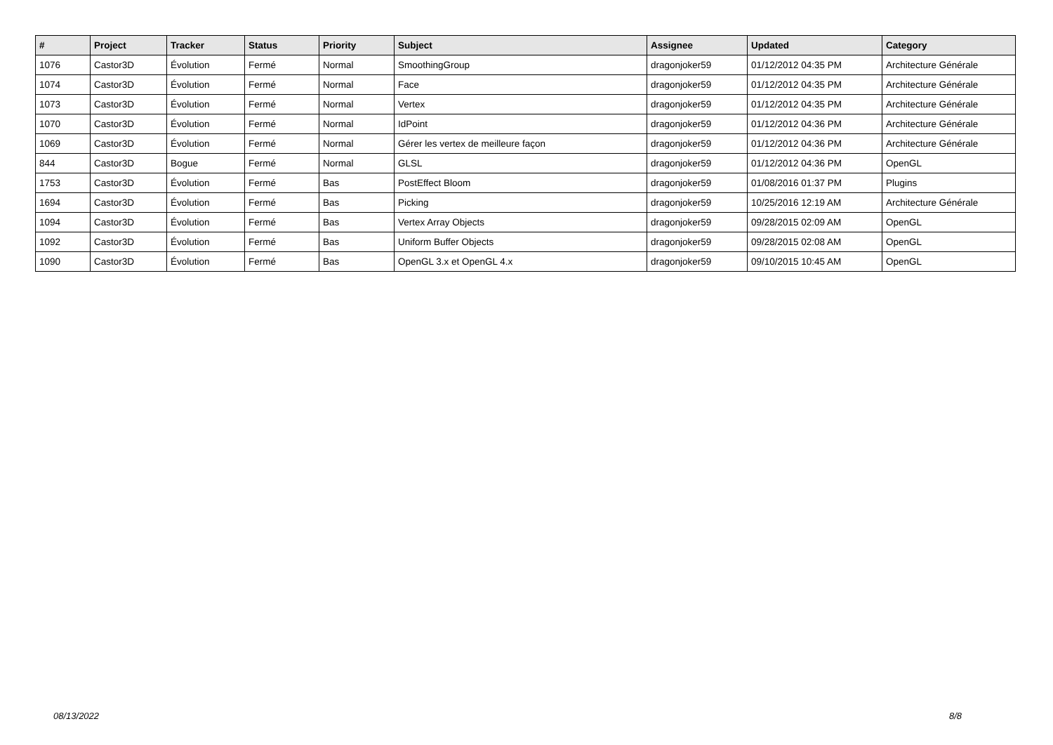| # | Project | Tracker | Status | Priority | Subject | Assignee | Updated | Category |
| --- | --- | --- | --- | --- | --- | --- | --- | --- |
| 1076 | Castor3D | Évolution | Fermé | Normal | SmoothingGroup | dragonjoker59 | 01/12/2012 04:35 PM | Architecture Générale |
| 1074 | Castor3D | Évolution | Fermé | Normal | Face | dragonjoker59 | 01/12/2012 04:35 PM | Architecture Générale |
| 1073 | Castor3D | Évolution | Fermé | Normal | Vertex | dragonjoker59 | 01/12/2012 04:35 PM | Architecture Générale |
| 1070 | Castor3D | Évolution | Fermé | Normal | IdPoint | dragonjoker59 | 01/12/2012 04:36 PM | Architecture Générale |
| 1069 | Castor3D | Évolution | Fermé | Normal | Gérer les vertex de meilleure façon | dragonjoker59 | 01/12/2012 04:36 PM | Architecture Générale |
| 844 | Castor3D | Bogue | Fermé | Normal | GLSL | dragonjoker59 | 01/12/2012 04:36 PM | OpenGL |
| 1753 | Castor3D | Évolution | Fermé | Bas | PostEffect Bloom | dragonjoker59 | 01/08/2016 01:37 PM | Plugins |
| 1694 | Castor3D | Évolution | Fermé | Bas | Picking | dragonjoker59 | 10/25/2016 12:19 AM | Architecture Générale |
| 1094 | Castor3D | Évolution | Fermé | Bas | Vertex Array Objects | dragonjoker59 | 09/28/2015 02:09 AM | OpenGL |
| 1092 | Castor3D | Évolution | Fermé | Bas | Uniform Buffer Objects | dragonjoker59 | 09/28/2015 02:08 AM | OpenGL |
| 1090 | Castor3D | Évolution | Fermé | Bas | OpenGL 3.x et OpenGL 4.x | dragonjoker59 | 09/10/2015 10:45 AM | OpenGL |
08/13/2022 8/8